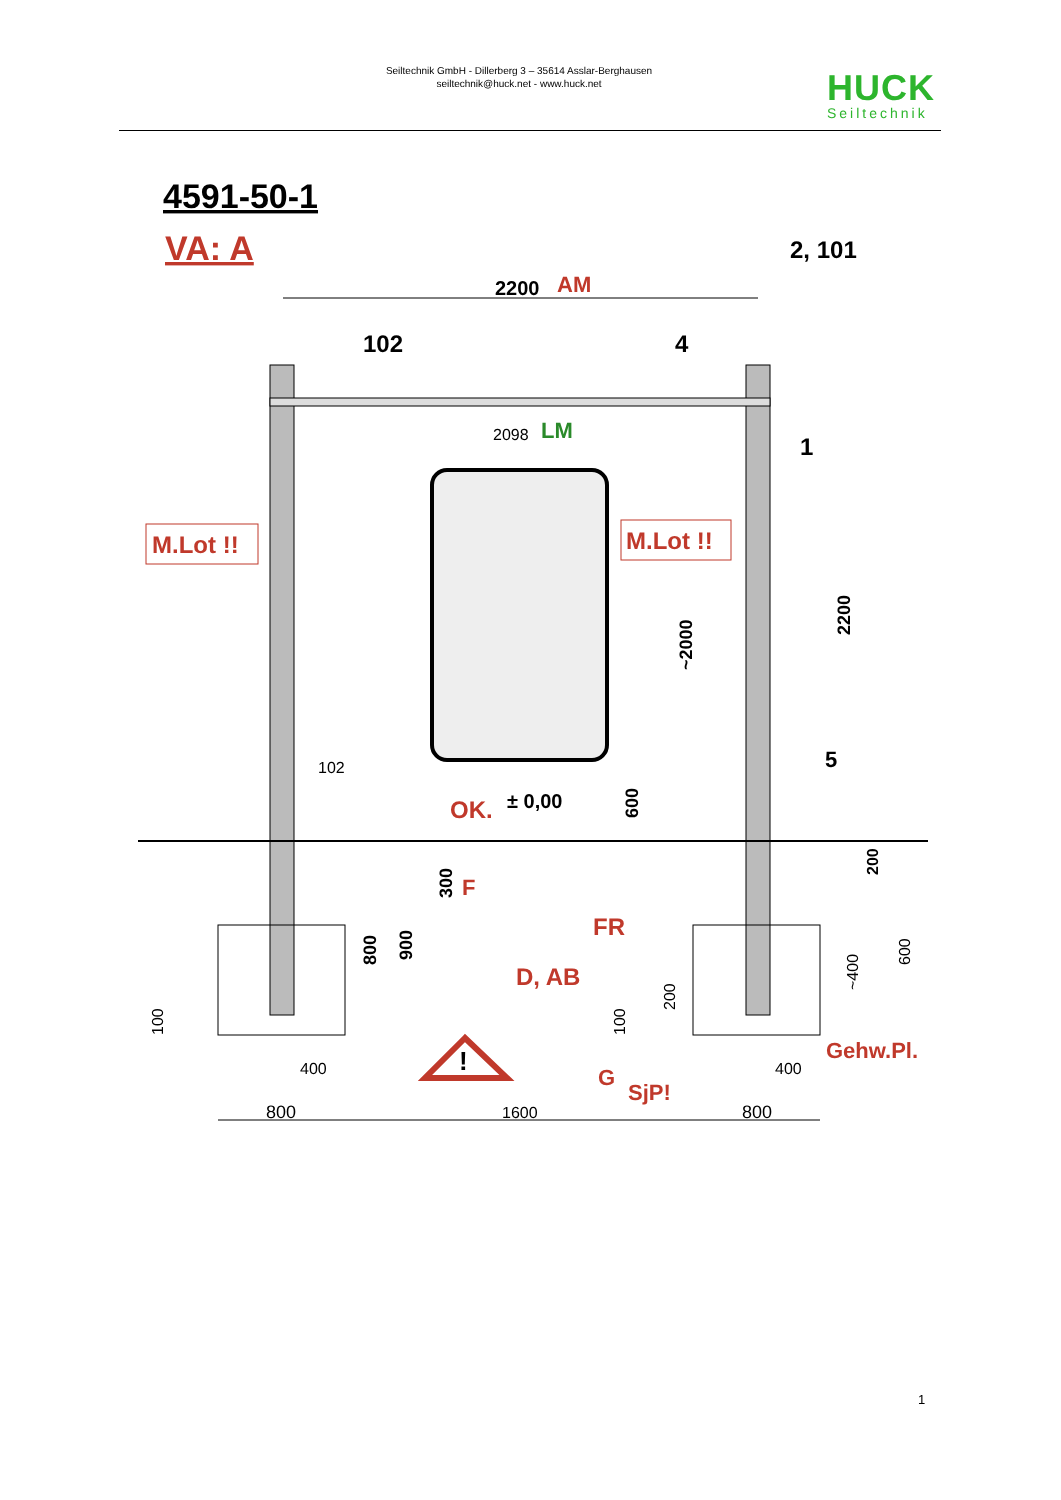Seiltechnik GmbH - Dillerberg 3 – 35614 Asslar-Berghausen
seiltechnik@huck.net - www.huck.net
HUCK
Seiltechnik
4591-50-1
VA: A
2, 101
2200
AM
102
4
2098
LM
1
M.Lot !!
M.Lot !!
2200
~2000
102
5
OK.
± 0,00
600
200
300
F
FR
800
900
600
~400
D, AB
200
100
100
!
Gehw.Pl.
400
400
G
SjP!
800
1600
800
1